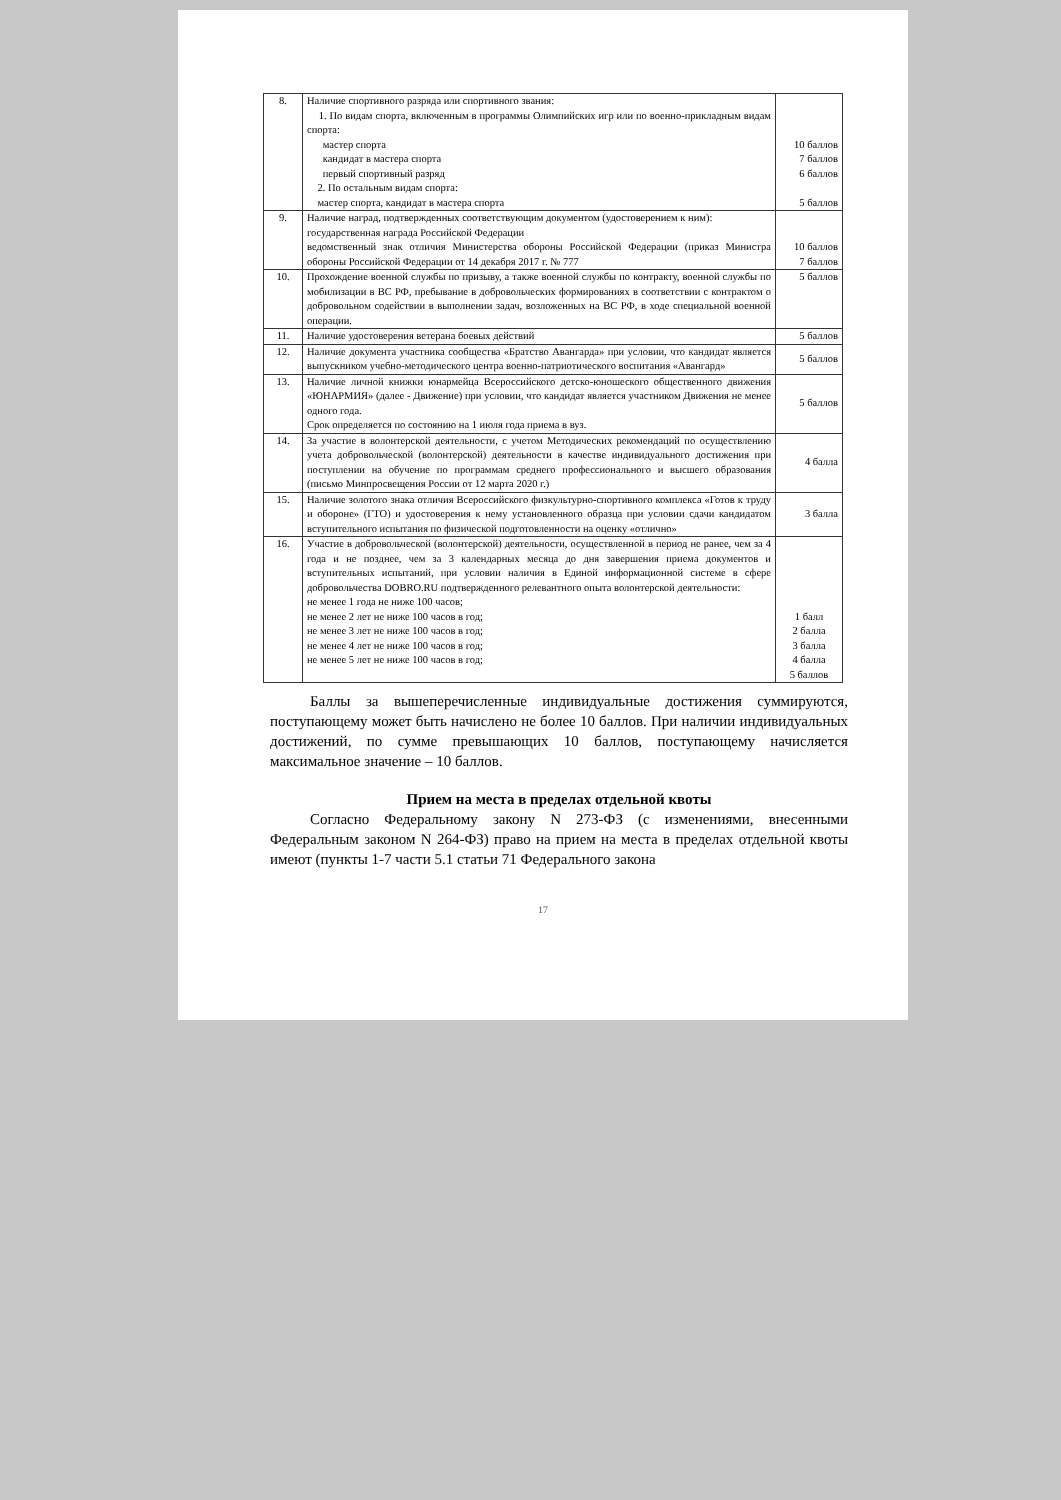| 8. | Наличие спортивного разряда или спортивного звания: 1. По видам спорта, включенным в программы Олимпийских игр или по военно-прикладным видам спорта: мастер спорта кандидат в мастера спорта первый спортивный разряд 2. По остальным видам спорта: мастер спорта, кандидат в мастера спорта | 10 баллов 7 баллов 6 баллов 5 баллов |
| 9. | Наличие наград, подтвержденных соответствующим документом (удостоверением к ним): государственная награда Российской Федерации ведомственный знак отличия Министерства обороны Российской Федерации (приказ Министра обороны Российской Федерации от 14 декабря 2017 г. № 777 | 10 баллов 7 баллов |
| 10. | Прохождение военной службы по призыву, а также военной службы по контракту, военной службы по мобилизации в ВС РФ, пребывание в добровольческих формированиях в соответствии с контрактом о добровольном содействии в выполнении задач, возложенных на ВС РФ, в ходе специальной военной операции. | 5 баллов |
| 11. | Наличие удостоверения ветерана боевых действий | 5 баллов |
| 12. | Наличие документа участника сообщества «Братство Авангарда» при условии, что кандидат является выпускником учебно-методического центра военно-патриотического воспитания «Авангард» | 5 баллов |
| 13. | Наличие личной книжки юнармейца Всероссийского детско-юношеского общественного движения «ЮНАРМИЯ» (далее - Движение) при условии, что кандидат является участником Движения не менее одного года. Срок определяется по состоянию на 1 июля года приема в вуз. | 5 баллов |
| 14. | За участие в волонтерской деятельности, с учетом Методических рекомендаций по осуществлению учета добровольческой (волонтерской) деятельности в качестве индивидуального достижения при поступлении на обучение по программам среднего профессионального и высшего образования (письмо Минпросвещения России от 12 марта 2020 г.) | 4 балла |
| 15. | Наличие золотого знака отличия Всероссийского физкультурно-спортивного комплекса «Готов к труду и обороне» (ГТО) и удостоверения к нему установленного образца при условии сдачи кандидатом вступительного испытания по физической подготовленности на оценку «отлично» | 3 балла |
| 16. | Участие в добровольческой (волонтерской) деятельности, осуществленной в период не ранее, чем за 4 года и не позднее, чем за 3 календарных месяца до дня завершения приема документов и вступительных испытаний, при условии наличия в Единой информационной системе в сфере добровольчества DOBRO.RU подтвержденного релевантного опыта волонтерской деятельности: не менее 1 года не ниже 100 часов; не менее 2 лет не ниже 100 часов в год; не менее 3 лет не ниже 100 часов в год; не менее 4 лет не ниже 100 часов в год; не менее 5 лет не ниже 100 часов в год; | 1 балл 2 балла 3 балла 4 балла 5 баллов |
Баллы за вышеперечисленные индивидуальные достижения суммируются, поступающему может быть начислено не более 10 баллов. При наличии индивидуальных достижений, по сумме превышающих 10 баллов, поступающему начисляется максимальное значение – 10 баллов.
Прием на места в пределах отдельной квоты
Согласно Федеральному закону N 273-ФЗ (с изменениями, внесенными Федеральным законом N 264-ФЗ) право на прием на места в пределах отдельной квоты имеют (пункты 1-7 части 5.1 статьи 71 Федерального закона
17